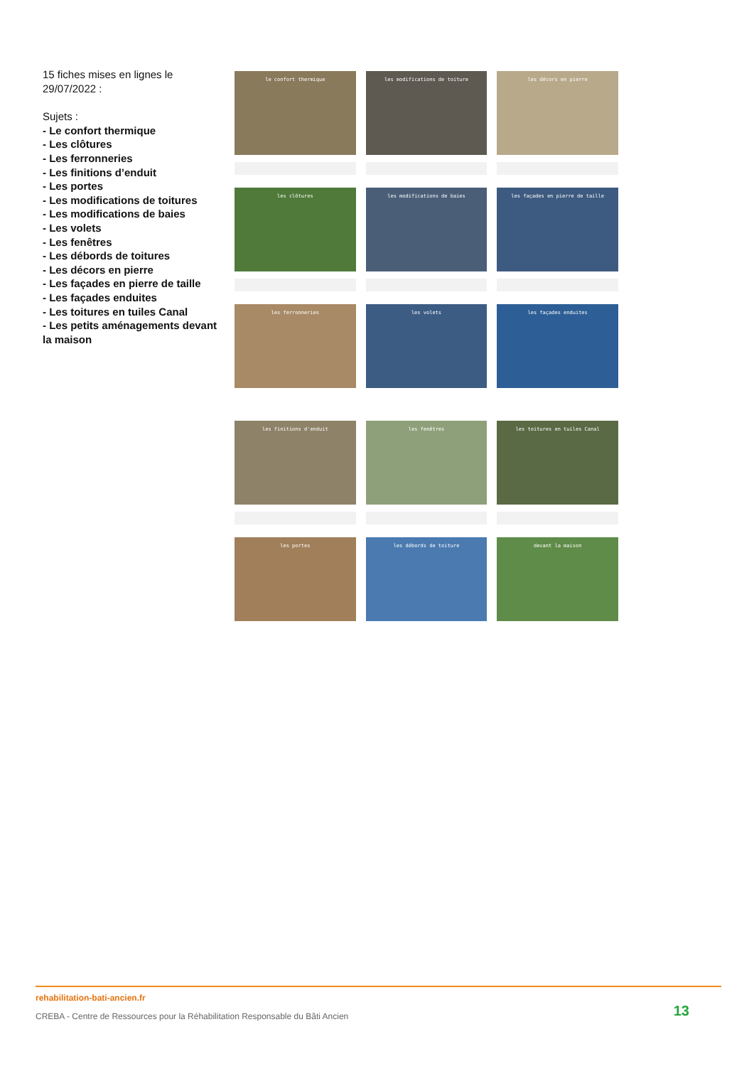15 fiches mises en lignes le 29/07/2022 :
Sujets :
- Le confort thermique
- Les clôtures
- Les ferronneries
- Les finitions d’enduit
- Les portes
- Les modifications de toitures
- Les modifications de baies
- Les volets
- Les fenêtres
- Les débords de toitures
- Les décors en pierre
- Les façades en pierre de taille
- Les façades enduites
- Les toitures en tuiles Canal
- Les petits aménagements devant la maison
le confort thermique
les modifications de toiture
les décors en pierre
les clôtures
les modifications de baies
les façades en pierre de taille
les ferronneries
les volets
les façades enduites
les finitions d'enduit
les fenêtres
les toitures en tuiles Canal
les portes
les débords de toiture
devant la maison
rehabilitation-bati-ancien.fr
CREBA - Centre de Ressources pour la Réhabilitation Responsable du Bâti Ancien
13